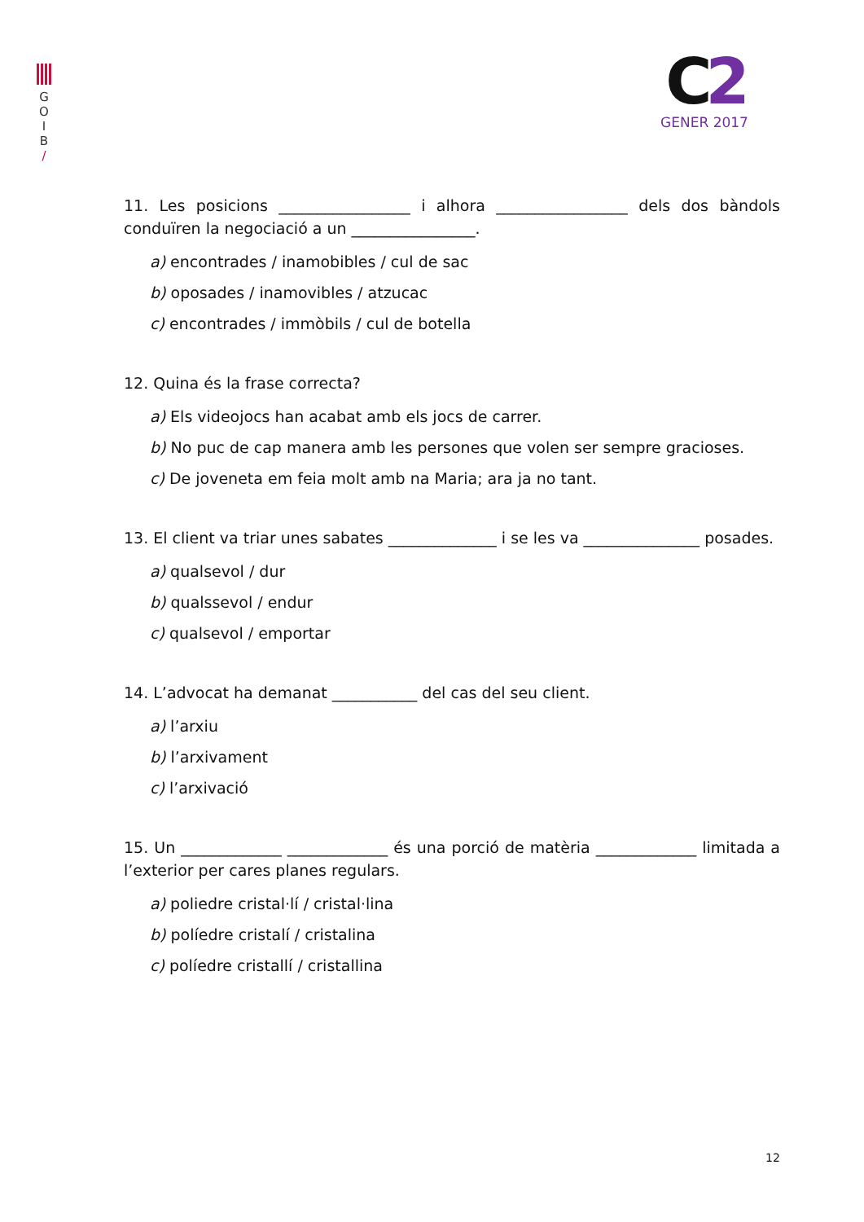G
O
I
B
/
C2
GENER 2017
11. Les posicions _________________ i alhora _________________ dels dos bàndols conduïren la negociació a un ________________.
a) encontrades / inamobibles / cul de sac
b) oposades / inamovibles / atzucac
c) encontrades / immòbils / cul de botella
12. Quina és la frase correcta?
a) Els videojocs han acabat amb els jocs de carrer.
b) No puc de cap manera amb les persones que volen ser sempre gracioses.
c) De joveneta em feia molt amb na Maria; ara ja no tant.
13. El client va triar unes sabates ______________ i se les va _______________ posades.
a) qualsevol / dur
b) qualssevol / endur
c) qualsevol / emportar
14. L’advocat ha demanat ___________ del cas del seu client.
a) l’arxiu
b) l’arxivament
c) l’arxivació
15. Un _____________ _____________ és una porció de matèria _____________ limitada a l’exterior per cares planes regulars.
a) poliedre cristal·lí / cristal·lina
b) políedre cristalí / cristalina
c) políedre cristallí / cristallina
12